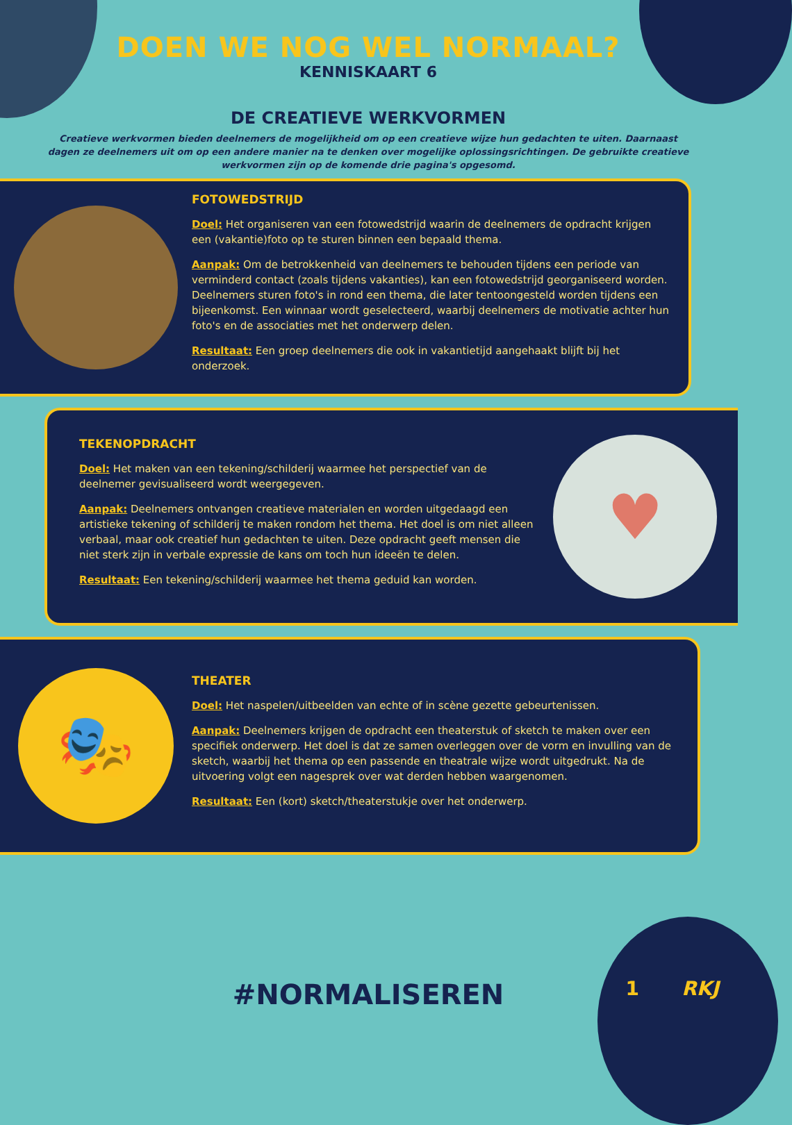DOEN WE NOG WEL NORMAAL?
KENNISKAART 6
DE CREATIEVE WERKVORMEN
Creatieve werkvormen bieden deelnemers de mogelijkheid om op een creatieve wijze hun gedachten te uiten. Daarnaast dagen ze deelnemers uit om op een andere manier na te denken over mogelijke oplossingsrichtingen. De gebruikte creatieve werkvormen zijn op de komende drie pagina's opgesomd.
FOTOWEDSTRIJD
Doel: Het organiseren van een fotowedstrijd waarin de deelnemers de opdracht krijgen een (vakantie)foto op te sturen binnen een bepaald thema.
Aanpak: Om de betrokkenheid van deelnemers te behouden tijdens een periode van verminderd contact (zoals tijdens vakanties), kan een fotowedstrijd georganiseerd worden. Deelnemers sturen foto's in rond een thema, die later tentoongesteld worden tijdens een bijeenkomst. Een winnaar wordt geselecteerd, waarbij deelnemers de motivatie achter hun foto's en de associaties met het onderwerp delen.
Resultaat: Een groep deelnemers die ook in vakantietijd aangehaakt blijft bij het onderzoek.
TEKENOPDRACHT
Doel: Het maken van een tekening/schilderij waarmee het perspectief van de deelnemer gevisualiseerd wordt weergegeven.
Aanpak: Deelnemers ontvangen creatieve materialen en worden uitgedaagd een artistieke tekening of schilderij te maken rondom het thema. Het doel is om niet alleen verbaal, maar ook creatief hun gedachten te uiten. Deze opdracht geeft mensen die niet sterk zijn in verbale expressie de kans om toch hun ideeën te delen.
Resultaat: Een tekening/schilderij waarmee het thema geduid kan worden.
♥
🎭
THEATER
Doel: Het naspelen/uitbeelden van echte of in scène gezette gebeurtenissen.
Aanpak: Deelnemers krijgen de opdracht een theaterstuk of sketch te maken over een specifiek onderwerp. Het doel is dat ze samen overleggen over de vorm en invulling van de sketch, waarbij het thema op een passende en theatrale wijze wordt uitgedrukt. Na de uitvoering volgt een nagesprek over wat derden hebben waargenomen.
Resultaat: Een (kort) sketch/theaterstukje over het onderwerp.
#NORMALISEREN 1 RKJ